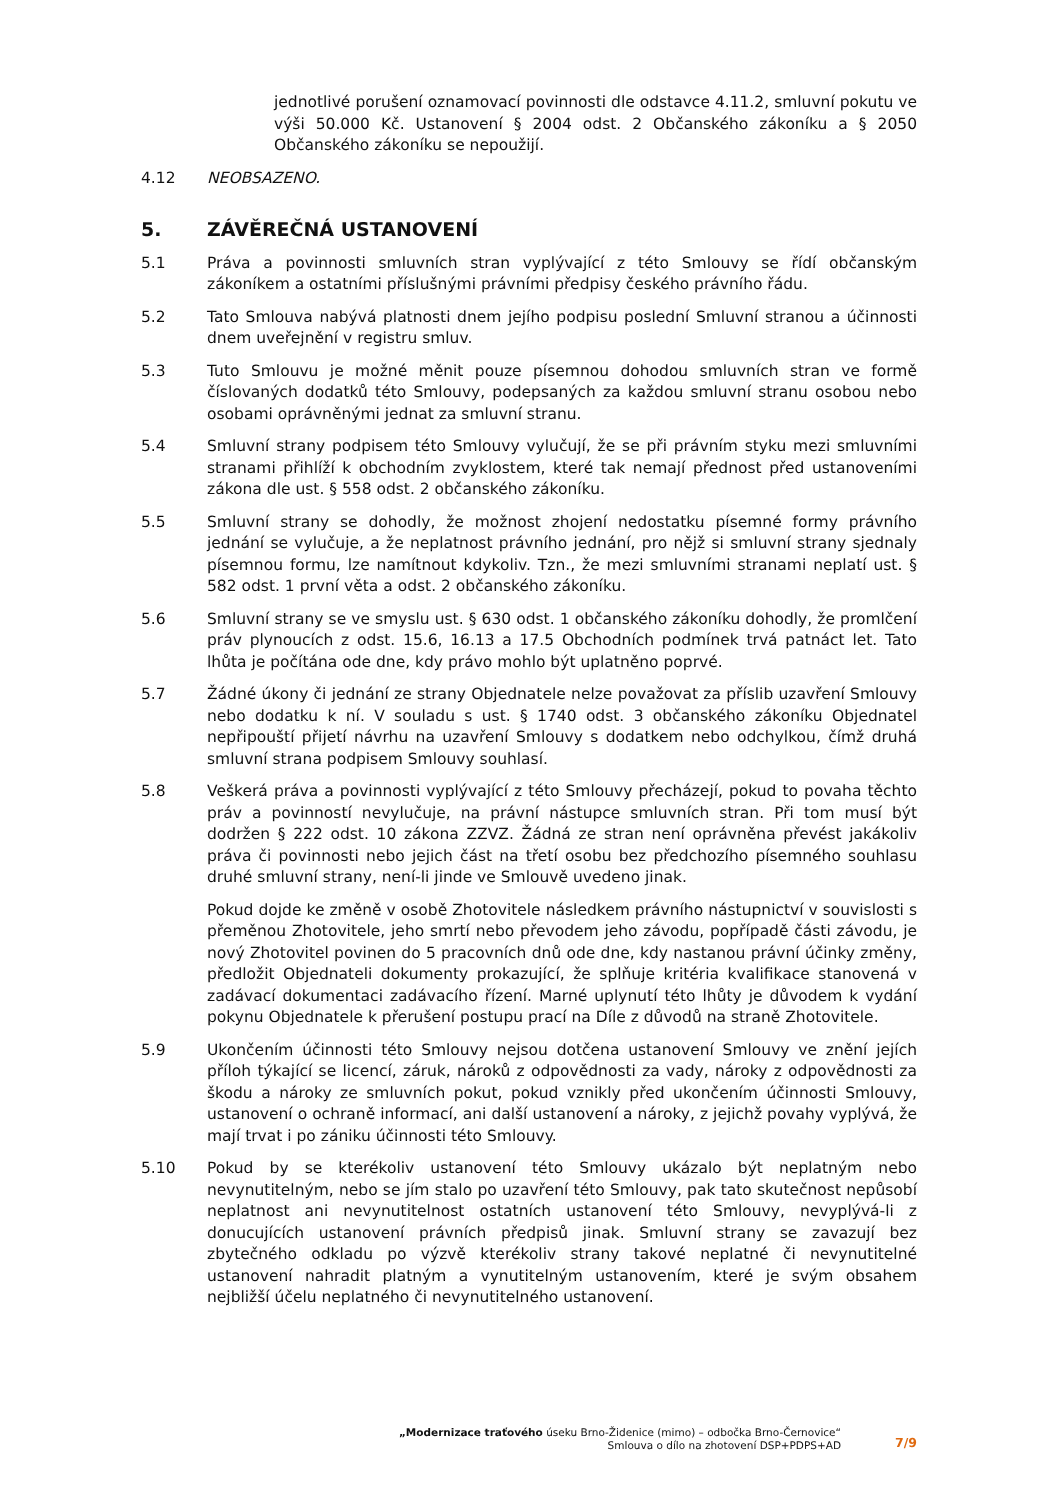jednotlivé porušení oznamovací povinnosti dle odstavce 4.11.2, smluvní pokutu ve výši 50.000 Kč. Ustanovení § 2004 odst. 2 Občanského zákoníku a § 2050 Občanského zákoníku se nepoužijí.
4.12 NEOBSAZENO.
5. ZÁVĚREČNÁ USTANOVENÍ
5.1 Práva a povinnosti smluvních stran vyplývající z této Smlouvy se řídí občanským zákoníkem a ostatními příslušnými právními předpisy českého právního řádu.
5.2 Tato Smlouva nabývá platnosti dnem jejího podpisu poslední Smluvní stranou a účinnosti dnem uveřejnění v registru smluv.
5.3 Tuto Smlouvu je možné měnit pouze písemnou dohodou smluvních stran ve formě číslovaných dodatků této Smlouvy, podepsaných za každou smluvní stranu osobou nebo osobami oprávněnými jednat za smluvní stranu.
5.4 Smluvní strany podpisem této Smlouvy vylučují, že se při právním styku mezi smluvními stranami přihlíží k obchodním zvyklostem, které tak nemají přednost před ustanoveními zákona dle ust. § 558 odst. 2 občanského zákoníku.
5.5 Smluvní strany se dohodly, že možnost zhojení nedostatku písemné formy právního jednání se vylučuje, a že neplatnost právního jednání, pro nějž si smluvní strany sjednaly písemnou formu, lze namítnout kdykoliv. Tzn., že mezi smluvními stranami neplatí ust. § 582 odst. 1 první věta a odst. 2 občanského zákoníku.
5.6 Smluvní strany se ve smyslu ust. § 630 odst. 1 občanského zákoníku dohodly, že promlčení práv plynoucích z odst. 15.6, 16.13 a 17.5 Obchodních podmínek trvá patnáct let. Tato lhůta je počítána ode dne, kdy právo mohlo být uplatněno poprvé.
5.7 Žádné úkony či jednání ze strany Objednatele nelze považovat za příslib uzavření Smlouvy nebo dodatku k ní. V souladu s ust. § 1740 odst. 3 občanského zákoníku Objednatel nepřipouští přijetí návrhu na uzavření Smlouvy s dodatkem nebo odchylkou, čímž druhá smluvní strana podpisem Smlouvy souhlasí.
5.8 Veškerá práva a povinnosti vyplývající z této Smlouvy přecházejí, pokud to povaha těchto práv a povinností nevylučuje, na právní nástupce smluvních stran. Při tom musí být dodržen § 222 odst. 10 zákona ZZVZ. Žádná ze stran není oprávněna převést jakákoliv práva či povinnosti nebo jejich část na třetí osobu bez předchozího písemného souhlasu druhé smluvní strany, není-li jinde ve Smlouvě uvedeno jinak.
Pokud dojde ke změně v osobě Zhotovitele následkem právního nástupnictví v souvislosti s přeměnou Zhotovitele, jeho smrtí nebo převodem jeho závodu, popřípadě části závodu, je nový Zhotovitel povinen do 5 pracovních dnů ode dne, kdy nastanou právní účinky změny, předložit Objednateli dokumenty prokazující, že splňuje kritéria kvalifikace stanovená v zadávací dokumentaci zadávacího řízení. Marné uplynutí této lhůty je důvodem k vydání pokynu Objednatele k přerušení postupu prací na Díle z důvodů na straně Zhotovitele.
5.9 Ukončením účinnosti této Smlouvy nejsou dotčena ustanovení Smlouvy ve znění jejích příloh týkající se licencí, záruk, nároků z odpovědnosti za vady, nároky z odpovědnosti za škodu a nároky ze smluvních pokut, pokud vznikly před ukončením účinnosti Smlouvy, ustanovení o ochraně informací, ani další ustanovení a nároky, z jejichž povahy vyplývá, že mají trvat i po zániku účinnosti této Smlouvy.
5.10 Pokud by se kterékoliv ustanovení této Smlouvy ukázalo být neplatným nebo nevynutitelným, nebo se jím stalo po uzavření této Smlouvy, pak tato skutečnost nepůsobí neplatnost ani nevynutitelnost ostatních ustanovení této Smlouvy, nevyplývá-li z donucujících ustanovení právních předpisů jinak. Smluvní strany se zavazují bez zbytečného odkladu po výzvě kterékoliv strany takové neplatné či nevynutitelné ustanovení nahradit platným a vynutitelným ustanovením, které je svým obsahem nejbližší účelu neplatného či nevynutitelného ustanovení.
„Modernizace traťového úseku Brno-Židenice (mimo) – odbočka Brno-Černovice“
Smlouva o dílo na zhotovení DSP+PDPS+AD
7/9